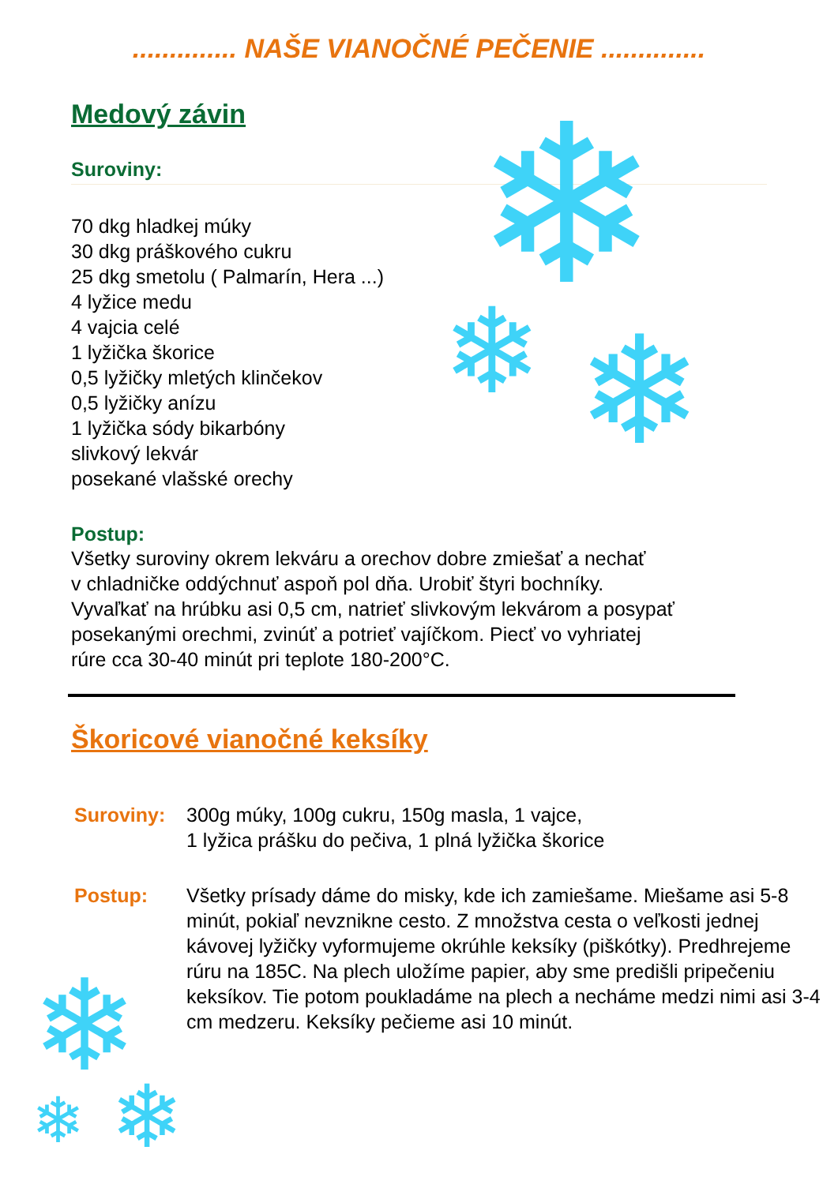❄
❄ ❄
❄
❄ ❄
.............. NAŠE VIANOČNÉ PEČENIE ..............
Medový závin
Suroviny:
70 dkg hladkej múky
30 dkg práškového cukru
25 dkg smetolu ( Palmarín, Hera ...)
4 lyžice medu
4 vajcia celé
1 lyžička škorice
0,5 lyžičky mletých klinčekov
0,5 lyžičky anízu
1 lyžička sódy bikarbóny
slivkový lekvár
posekané vlašské orechy
Postup:
Všetky suroviny okrem lekváru a orechov dobre zmiešať a nechať
v chladničke oddýchnuť aspoň pol dňa. Urobiť štyri bochníky.
Vyvaľkať na hrúbku asi 0,5 cm, natrieť slivkovým lekvárom a posypať
posekanými orechmi, zvinúť a potrieť vajíčkom. Piecť vo vyhriatej
rúre cca 30-40 minút pri teplote 180-200°C.
Škoricové vianočné keksíky
Suroviny: 300g múky, 100g cukru, 150g masla, 1 vajce,
1 lyžica prášku do pečiva, 1 plná lyžička škorice
Postup: Všetky prísady dáme do misky, kde ich zamiešame. Miešame asi 5-8 minút, pokiaľ nevznikne cesto. Z množstva cesta o veľkosti jednej kávovej lyžičky vyformujeme okrúhle keksíky (piškótky). Predhrejeme rúru na 185C. Na plech uložíme papier, aby sme predišli pripečeniu keksíkov. Tie potom poukladáme na plech a necháme medzi nimi asi 3-4 cm medzeru. Keksíky pečieme asi 10 minút.